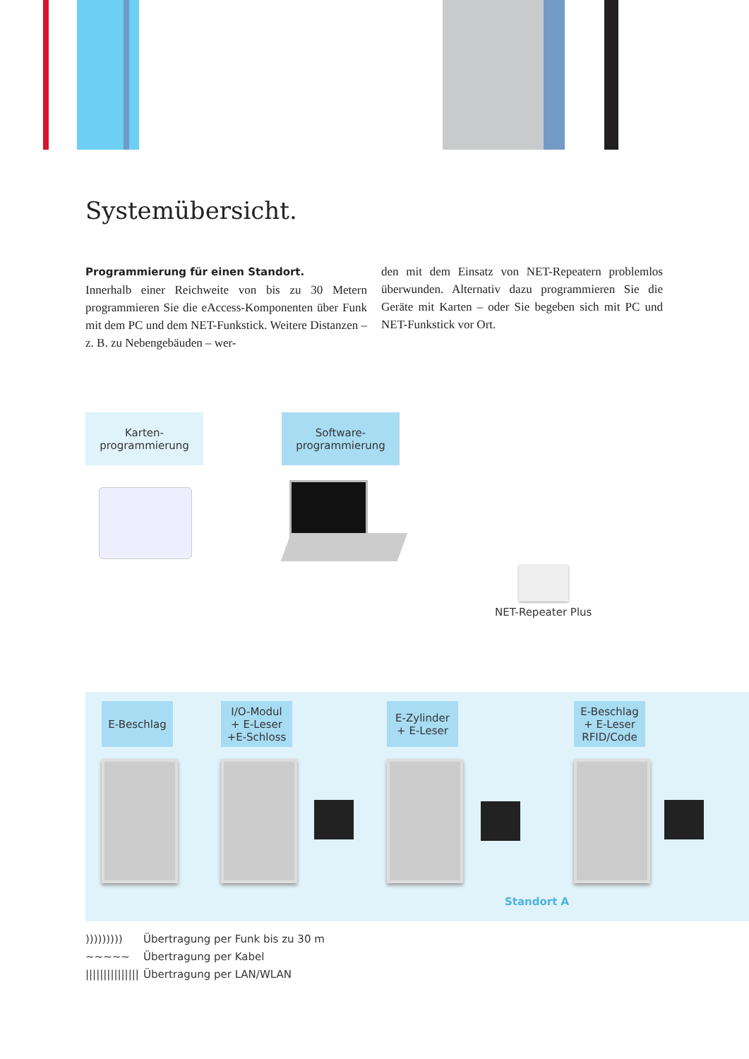Systemübersicht.
Programmierung für einen Standort.
Innerhalb einer Reichweite von bis zu 30 Metern programmieren Sie die eAccess-Komponenten über Funk mit dem PC und dem NET-Funkstick. Weitere Distanzen – z. B. zu Nebengebäuden – wer-
den mit dem Einsatz von NET-Repeatern problemlos überwunden. Alternativ dazu programmieren Sie die Geräte mit Karten – oder Sie begeben sich mit PC und NET-Funkstick vor Ort.
Karten-
programmierung
Software-
programmierung
NET-Repeater Plus
E-Beschlag
I/O-Modul
+ E-Leser
+E-Schloss
E-Zylinder
+ E-Leser
E-Beschlag
+ E-Leser
RFID/Code
Standort A
))))))))) Übertragung per Funk bis zu 30 m
~~~~~ Übertragung per Kabel
||||||||||||||| Übertragung per LAN/WLAN